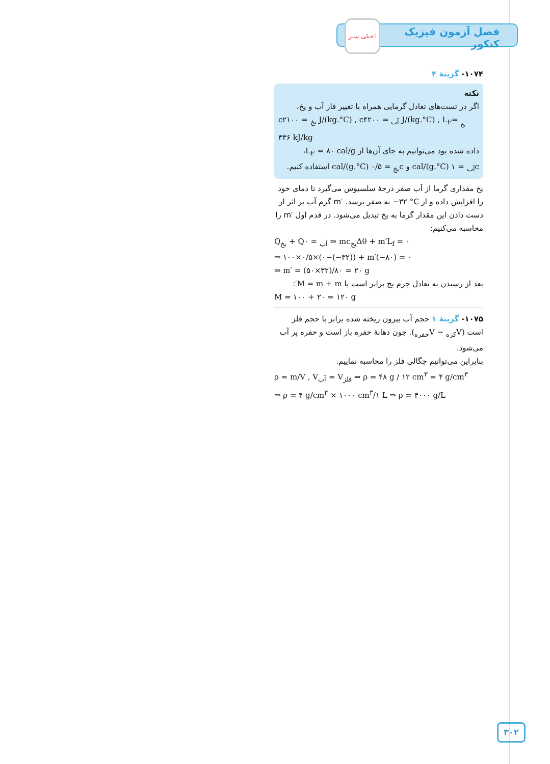فصل آزمون فیزیک کنکور
خیلی سبز!
۱۰۷۴- گزینهٔ ۴
نکته
اگر در تست‌های تعادل گرمایی همراه با تغییر فاز آب و یخ،
c<sub>یخ</sub> = ۲۱۰۰ J/(kg.°C) , c<sub>آب</sub> = ۴۲۰۰ J/(kg.°C) , L<sub>F<sub>یخ</sub></sub> = ۳۳۶ kJ/kg
داده شده بود می‌توانیم به جای آن‌ها از L<sub>F</sub> = ۸۰ cal/g،
c<sub>آب</sub> = ۱ cal/(g.°C) و c<sub>یخ</sub> = ۰/۵ cal/(g.°C) استفاده کنیم.
یخ مقداری گرما از آب صفر درجهٔ سلسیوس می‌گیرد تا دمای خود را افزایش داده و از ‎−۳۲ °C‎ به صفر برسد. ‎m′‎ گرم آب بر اثر از دست دادن این مقدار گرما به یخ تبدیل می‌شود. در قدم اول ‎m′‎ را محاسبه می‌کنیم:
Q<sub>یخ</sub> + Q<sub>آب</sub> = ۰ ⇒ mc<sub>یخ</sub>Δθ + m′L<sub>f</sub> = ۰
⇒ ۱۰۰×۰/۵×(۰−(−۳۲)) + m′(−۸۰) = ۰
⇒ m′ = (۵۰×۳۲)/۸۰ = ۲۰ g
بعد از رسیدن به تعادل جرم یخ برابر است با M = m + m′:
M = ۱۰۰ + ۲۰ = ۱۲۰ g
۱۰۷۵- گزینهٔ ۱ حجم آب بیرون ریخته شده برابر با حجم فلز است (V<sub>کره</sub> − V<sub>حفره</sub>). چون دهانهٔ حفره باز است و حفره پر آب می‌شود.
بنابراین می‌توانیم چگالی فلز را محاسبه نماییم.
ρ = m/V , V<sub>آب</sub> = V<sub>فلز</sub> ⇒ ρ = ۴۸ g / ۱۲ cm<sup>۳</sup> = ۴ g/cm<sup>۳</sup>
⇒ ρ = ۴ g/cm<sup>۳</sup> × ۱۰۰۰ cm<sup>۳</sup>/۱ L ⇒ ρ = ۴۰۰۰ g/L
۳۰۲